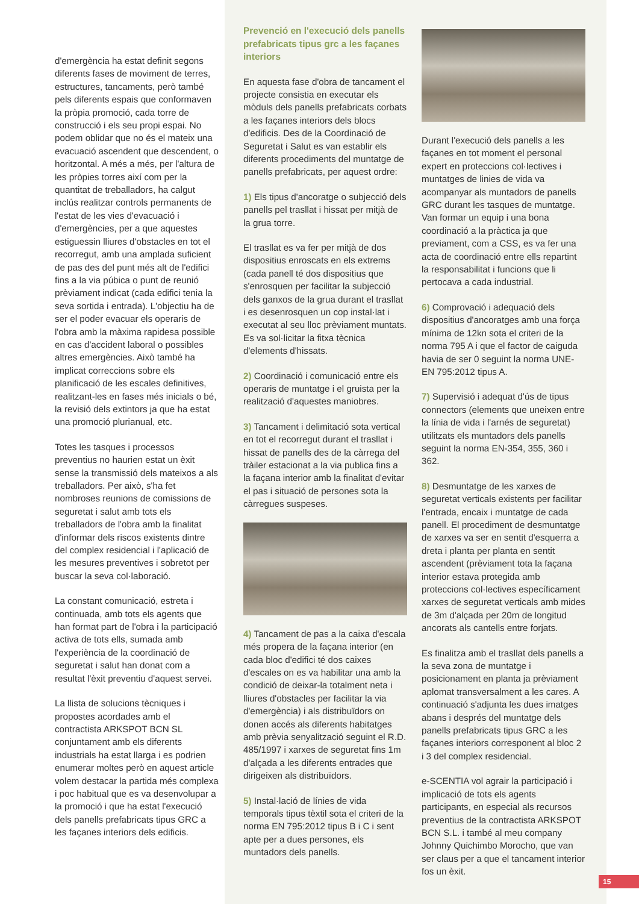d'emergència ha estat definit segons diferents fases de moviment de terres, estructures, tancaments, però també pels diferents espais que conformaven la pròpia promoció, cada torre de construcció i els seu propi espai. No podem oblidar que no és el mateix una evacuació ascendent que descendent, o horitzontal. A més a més, per l'altura de les pròpies torres així com per la quantitat de treballadors, ha calgut inclús realitzar controls permanents de l'estat de les vies d'evacuació i d'emergències, per a que aquestes estiguessin lliures d'obstacles en tot el recorregut, amb una amplada suficient de pas des del punt més alt de l'edifici fins a la via púbica o punt de reunió prèviament indicat (cada edifici tenia la seva sortida i entrada). L'objectiu ha de ser el poder evacuar els operaris de l'obra amb la màxima rapidesa possible en cas d'accident laboral o possibles altres emergències. Això també ha implicat correccions sobre els planificació de les escales definitives, realitzant-les en fases més inicials o bé, la revisió dels extintors ja que ha estat una promoció plurianual, etc.
Totes les tasques i processos preventius no haurien estat un èxit sense la transmissió dels mateixos a als treballadors. Per això, s'ha fet nombroses reunions de comissions de seguretat i salut amb tots els treballadors de l'obra amb la finalitat d'informar dels riscos existents dintre del complex residencial i l'aplicació de les mesures preventives i sobretot per buscar la seva col·laboració.
La constant comunicació, estreta i continuada, amb tots els agents que han format part de l'obra i la participació activa de tots ells, sumada amb l'experiència de la coordinació de seguretat i salut han donat com a resultat l'èxit preventiu d'aquest servei.
La llista de solucions tècniques i propostes acordades amb el contractista ARKSPOT BCN SL conjuntament amb els diferents industrials ha estat llarga i es podrien enumerar moltes però en aquest article volem destacar la partida més complexa i poc habitual que es va desenvolupar a la promoció i que ha estat l'execució dels panells prefabricats tipus GRC a les façanes interiors dels edificis.
Prevenció en l'execució dels panells prefabricats tipus grc a les façanes interiors
En aquesta fase d'obra de tancament el projecte consistia en executar els mòduls dels panells prefabricats corbats a les façanes interiors dels blocs d'edificis. Des de la Coordinació de Seguretat i Salut es van establir els diferents procediments del muntatge de panells prefabricats, per aquest ordre:
1) Els tipus d'ancoratge o subjecció dels panells pel trasllat i hissat per mitjà de la grua torre.
El trasllat es va fer per mitjà de dos dispositius enroscats en els extrems (cada panell té dos dispositius que s'enrosquen per facilitar la subjecció dels ganxos de la grua durant el trasllat i es desenrosquen un cop instal·lat i executat al seu lloc prèviament muntats. Es va sol·licitar la fitxa tècnica d'elements d'hissats.
2) Coordinació i comunicació entre els operaris de muntatge i el gruista per la realització d'aquestes maniobres.
3) Tancament i delimitació sota vertical en tot el recorregut durant el trasllat i hissat de panells des de la càrrega del tràiler estacionat a la via publica fins a la façana interior amb la finalitat d'evitar el pas i situació de persones sota la càrregues suspeses.
4) Tancament de pas a la caixa d'escala més propera de la façana interior (en cada bloc d'edifici té dos caixes d'escales on es va habilitar una amb la condició de deixar-la totalment neta i lliures d'obstacles per facilitar la via d'emergència) i als distribuïdors on donen accés als diferents habitatges amb prèvia senyalització seguint el R.D. 485/1997 i xarxes de seguretat fins 1m d'alçada a les diferents entrades que dirigeixen als distribuïdors.
5) Instal·lació de línies de vida temporals tipus tèxtil sota el criteri de la norma EN 795:2012 tipus B i C i sent apte per a dues persones, els muntadors dels panells.
Durant l'execució dels panells a les façanes en tot moment el personal expert en proteccions col·lectives i muntatges de linies de vida va acompanyar als muntadors de panells GRC durant les tasques de muntatge. Van formar un equip i una bona coordinació a la pràctica ja que previament, com a CSS, es va fer una acta de coordinació entre ells repartint la responsabilitat i funcions que li pertocava a cada industrial.
6) Comprovació i adequació dels dispositius d'ancoratges amb una força mínima de 12kn sota el criteri de la norma 795 A i que el factor de caiguda havia de ser 0 seguint la norma UNE-EN 795:2012 tipus A.
7) Supervisió i adequat d'ús de tipus connectors (elements que uneixen entre la línia de vida i l'arnés de seguretat) utilitzats els muntadors dels panells seguint la norma EN-354, 355, 360 i 362.
8) Desmuntatge de les xarxes de seguretat verticals existents per facilitar l'entrada, encaix i muntatge de cada panell. El procediment de desmuntatge de xarxes va ser en sentit d'esquerra a dreta i planta per planta en sentit ascendent (prèviament tota la façana interior estava protegida amb proteccions col·lectives específicament xarxes de seguretat verticals amb mides de 3m d'alçada per 20m de longitud ancorats als cantells entre forjats.
Es finalitza amb el trasllat dels panells a la seva zona de muntatge i posicionament en planta ja prèviament aplomat transversalment a les cares. A continuació s'adjunta les dues imatges abans i després del muntatge dels panells prefabricats tipus GRC a les façanes interiors corresponent al bloc 2 i 3 del complex residencial.
e-SCENTIA vol agrair la participació i implicació de tots els agents participants, en especial als recursos preventius de la contractista ARKSPOT BCN S.L. i també al meu company Johnny Quichimbo Morocho, que van ser claus per a que el tancament interior fos un èxit.
15